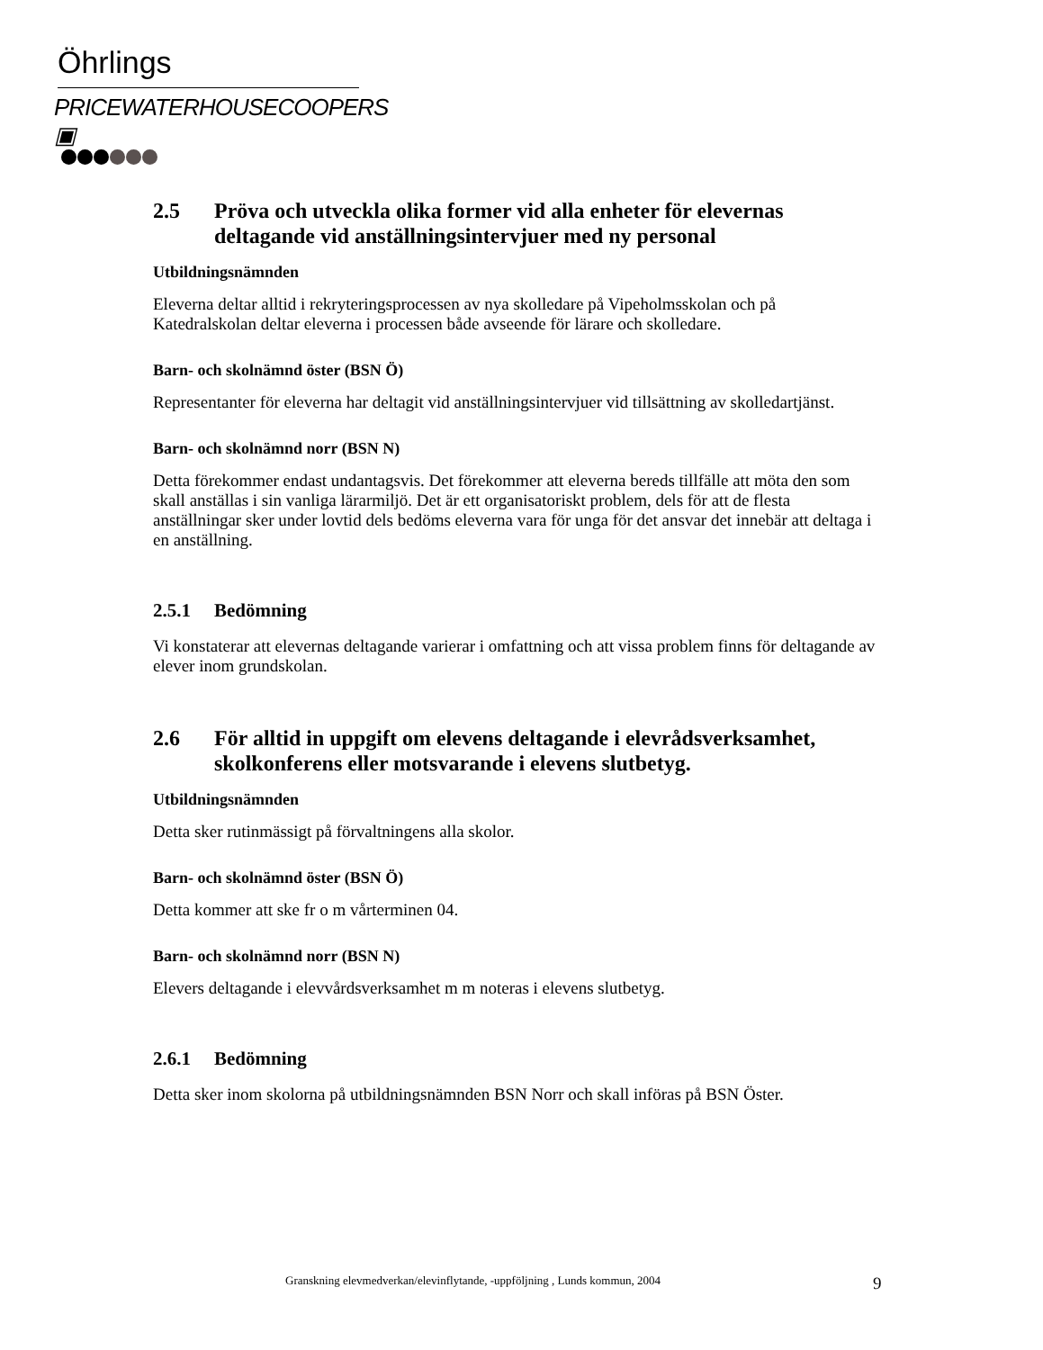Öhrlings
PRICEWATERHOUSECOOPERS ▣
2.5 Pröva och utveckla olika former vid alla enheter för elevernas deltagande vid anställningsintervjuer med ny personal
Utbildningsnämnden
Eleverna deltar alltid i rekryteringsprocessen av nya skolledare på Vipeholmsskolan och på Katedralskolan deltar eleverna i processen både avseende för lärare och skolledare.
Barn- och skolnämnd öster (BSN Ö)
Representanter för eleverna har deltagit vid anställningsintervjuer vid tillsättning av skolledartjänst.
Barn- och skolnämnd norr (BSN N)
Detta förekommer endast undantagsvis. Det förekommer att eleverna bereds tillfälle att möta den som skall anställas i sin vanliga lärarmiljö. Det är ett organisatoriskt problem, dels för att de flesta anställningar sker under lovtid dels bedöms eleverna vara för unga för det ansvar det innebär att deltaga i en anställning.
2.5.1 Bedömning
Vi konstaterar att elevernas deltagande varierar i omfattning och att vissa problem finns för deltagande av elever inom grundskolan.
2.6 För alltid in uppgift om elevens deltagande i elevrådsverksamhet, skolkonferens eller motsvarande i elevens slutbetyg.
Utbildningsnämnden
Detta sker rutinmässigt på förvaltningens alla skolor.
Barn- och skolnämnd öster (BSN Ö)
Detta kommer att ske fr o m vårterminen 04.
Barn- och skolnämnd norr (BSN N)
Elevers deltagande i elevvårdsverksamhet m m noteras i elevens slutbetyg.
2.6.1 Bedömning
Detta sker inom skolorna på utbildningsnämnden BSN Norr och skall införas på BSN Öster.
Granskning elevmedverkan/elevinflytande, -uppföljning , Lunds kommun, 2004 9